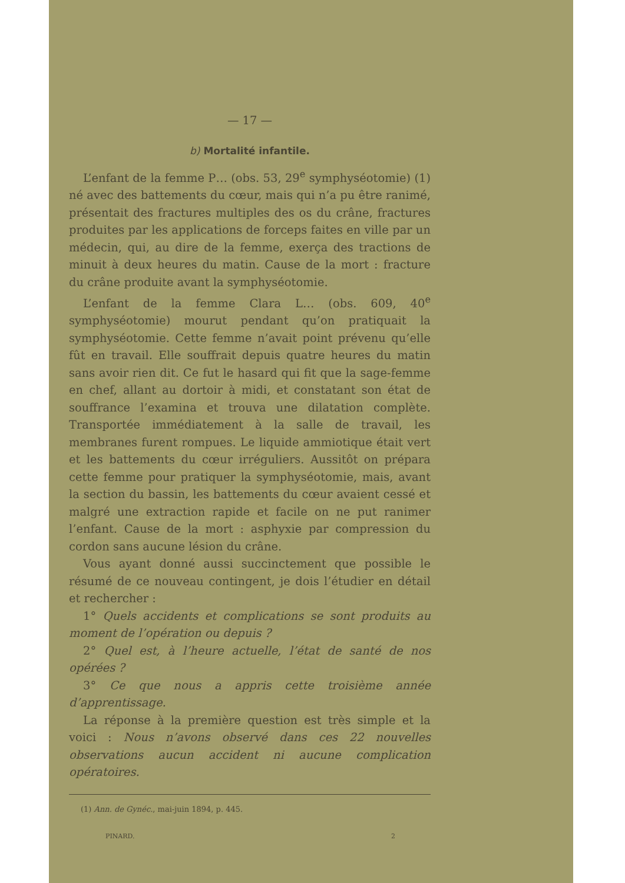— 17 —
b) Mortalité infantile.
L’enfant de la femme P… (obs. 53, 29<sup>e</sup> symphyséotomie) (1) né avec des battements du cœur, mais qui n’a pu être ranimé, présentait des fractures multiples des os du crâne, fractures produites par les applications de forceps faites en ville par un médecin, qui, au dire de la femme, exerça des tractions de minuit à deux heures du matin. Cause de la mort : fracture du crâne produite avant la symphyséotomie.
L’enfant de la femme Clara L… (obs. 609, 40<sup>e</sup> symphyséotomie) mourut pendant qu’on pratiquait la symphyséotomie. Cette femme n’avait point prévenu qu’elle fût en travail. Elle souffrait depuis quatre heures du matin sans avoir rien dit. Ce fut le hasard qui fit que la sage-femme en chef, allant au dortoir à midi, et constatant son état de souffrance l’examina et trouva une dilatation complète. Transportée immédiatement à la salle de travail, les membranes furent rompues. Le liquide ammiotique était vert et les battements du cœur irréguliers. Aussitôt on prépara cette femme pour pratiquer la symphyséotomie, mais, avant la section du bassin, les battements du cœur avaient cessé et malgré une extraction rapide et facile on ne put ranimer l’enfant. Cause de la mort : asphyxie par compression du cordon sans aucune lésion du crâne.
Vous ayant donné aussi succinctement que possible le résumé de ce nouveau contingent, je dois l’étudier en détail et rechercher :
1° Quels accidents et complications se sont produits au moment de l’opération ou depuis ?
2° Quel est, à l’heure actuelle, l’état de santé de nos opérées ?
3° Ce que nous a appris cette troisième année d’apprentissage.
La réponse à la première question est très simple et la voici : Nous n’avons observé dans ces 22 nouvelles observations aucun accident ni aucune complication opératoires.
(1) Ann. de Gynéc., mai-juin 1894, p. 445.
PINARD. 2